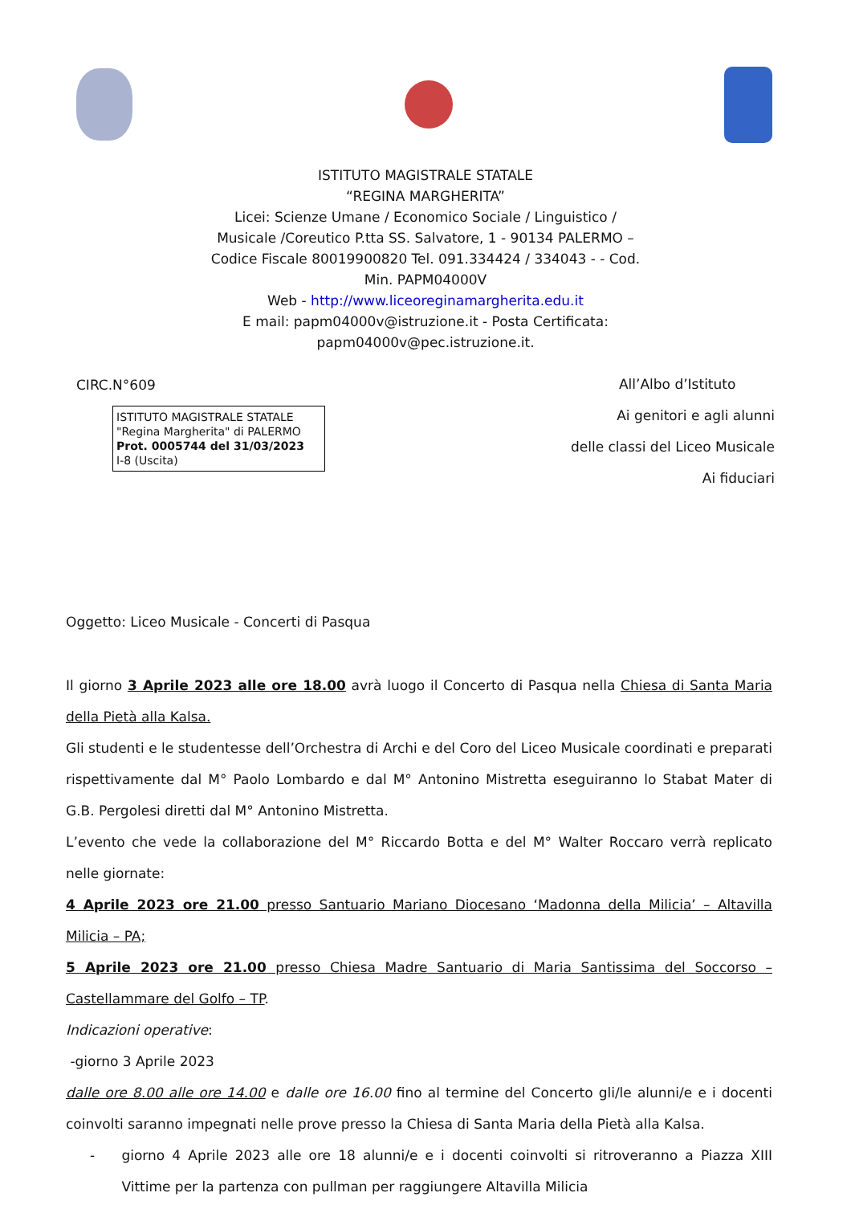ISTITUTO MAGISTRALE STATALE
“REGINA MARGHERITA”
Licei: Scienze Umane / Economico Sociale / Linguistico /
Musicale /Coreutico P.tta SS. Salvatore, 1 - 90134 PALERMO –
Codice Fiscale 80019900820 Tel. 091.334424 / 334043 - - Cod.
Min. PAPM04000V
Web - http://www.liceoreginamargherita.edu.it
E mail: papm04000v@istruzione.it - Posta Certificata:
papm04000v@pec.istruzione.it.
CIRC.N°609
ISTITUTO MAGISTRALE STATALE
"Regina Margherita" di PALERMO
Prot. 0005744 del 31/03/2023
I-8 (Uscita)
All’Albo d’Istituto
Ai genitori e agli alunni
delle classi del Liceo Musicale
Ai fiduciari
Oggetto: Liceo Musicale - Concerti di Pasqua
Il giorno 3 Aprile 2023 alle ore 18.00 avrà luogo il Concerto di Pasqua nella Chiesa di Santa Maria della Pietà alla Kalsa.
Gli studenti e le studentesse dell’Orchestra di Archi e del Coro del Liceo Musicale coordinati e preparati rispettivamente dal M° Paolo Lombardo e dal M° Antonino Mistretta eseguiranno lo Stabat Mater di G.B. Pergolesi diretti dal M° Antonino Mistretta.
L’evento che vede la collaborazione del M° Riccardo Botta e del M° Walter Roccaro verrà replicato nelle giornate:
4 Aprile 2023 ore 21.00 presso Santuario Mariano Diocesano ‘Madonna della Milicia’ – Altavilla Milicia – PA;
5 Aprile 2023 ore 21.00 presso Chiesa Madre Santuario di Maria Santissima del Soccorso – Castellammare del Golfo – TP.
Indicazioni operative:
-giorno 3 Aprile 2023
dalle ore 8.00 alle ore 14.00 e dalle ore 16.00 fino al termine del Concerto gli/le alunni/e e i docenti coinvolti saranno impegnati nelle prove presso la Chiesa di Santa Maria della Pietà alla Kalsa.
- giorno 4 Aprile 2023 alle ore 18 alunni/e e i docenti coinvolti si ritroveranno a Piazza XIII Vittime per la partenza con pullman per raggiungere Altavilla Milicia